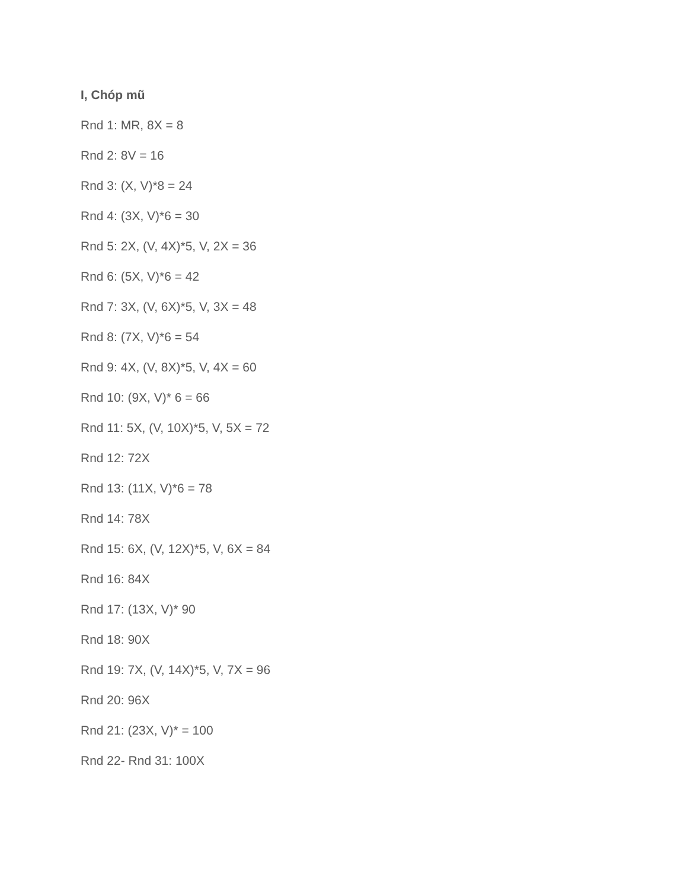I, Chóp mũ
Rnd 1: MR, 8X = 8
Rnd 2: 8V = 16
Rnd 3: (X, V)*8 = 24
Rnd 4: (3X, V)*6 = 30
Rnd 5: 2X, (V, 4X)*5, V, 2X = 36
Rnd 6: (5X, V)*6 = 42
Rnd 7: 3X, (V, 6X)*5, V, 3X = 48
Rnd 8: (7X, V)*6 = 54
Rnd 9: 4X, (V, 8X)*5, V, 4X = 60
Rnd 10: (9X, V)* 6 = 66
Rnd 11: 5X, (V, 10X)*5, V, 5X = 72
Rnd 12: 72X
Rnd 13: (11X, V)*6 = 78
Rnd 14: 78X
Rnd 15: 6X, (V, 12X)*5, V, 6X = 84
Rnd 16: 84X
Rnd 17: (13X, V)* 90
Rnd 18: 90X
Rnd 19: 7X, (V, 14X)*5, V, 7X = 96
Rnd 20: 96X
Rnd 21: (23X, V)* = 100
Rnd 22- Rnd 31: 100X